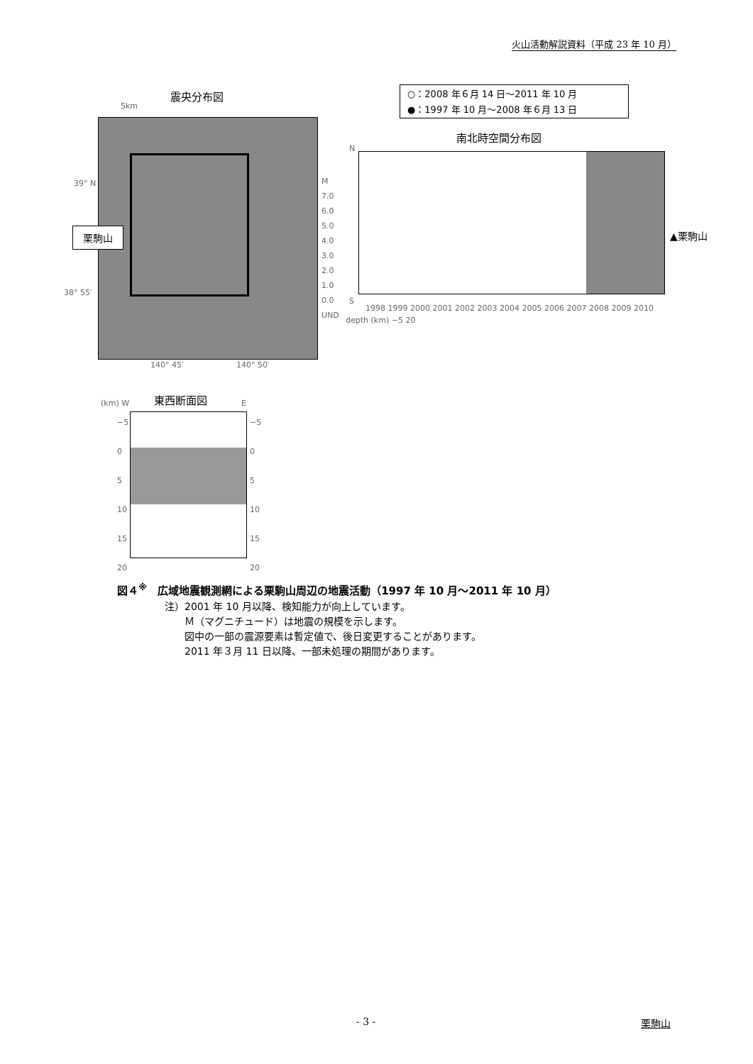火山活動解説資料（平成 23 年 10 月）
震央分布図
○：2008 年６月 14 日～2011 年 10 月
●：1997 年 10 月～2008 年６月 13 日
南北時空間分布図
5km
39° N
38° 55′
栗駒山
M
7.0
6.0
5.0
4.0
3.0
2.0
1.0
0.0
UND
depth (km) −5 20
140° 45′ 140° 50′
N
S
1998 1999 2000 2001 2002 2003 2004 2005 2006 2007 2008 2009 2010
▲栗駒山
東西断面図
(km) W E
−5
0
5
10
15
20
−5
0
5
10
15
20
図４<sup>※</sup>　広域地震観測網による栗駒山周辺の地震活動（1997 年 10 月～2011 年 10 月）
注）2001 年 10 月以降、検知能力が向上しています。
　　Ｍ（マグニチュード）は地震の規模を示します。
　　図中の一部の震源要素は暫定値で、後日変更することがあります。
　　2011 年３月 11 日以降、一部未処理の期間があります。
- 3 - 栗駒山